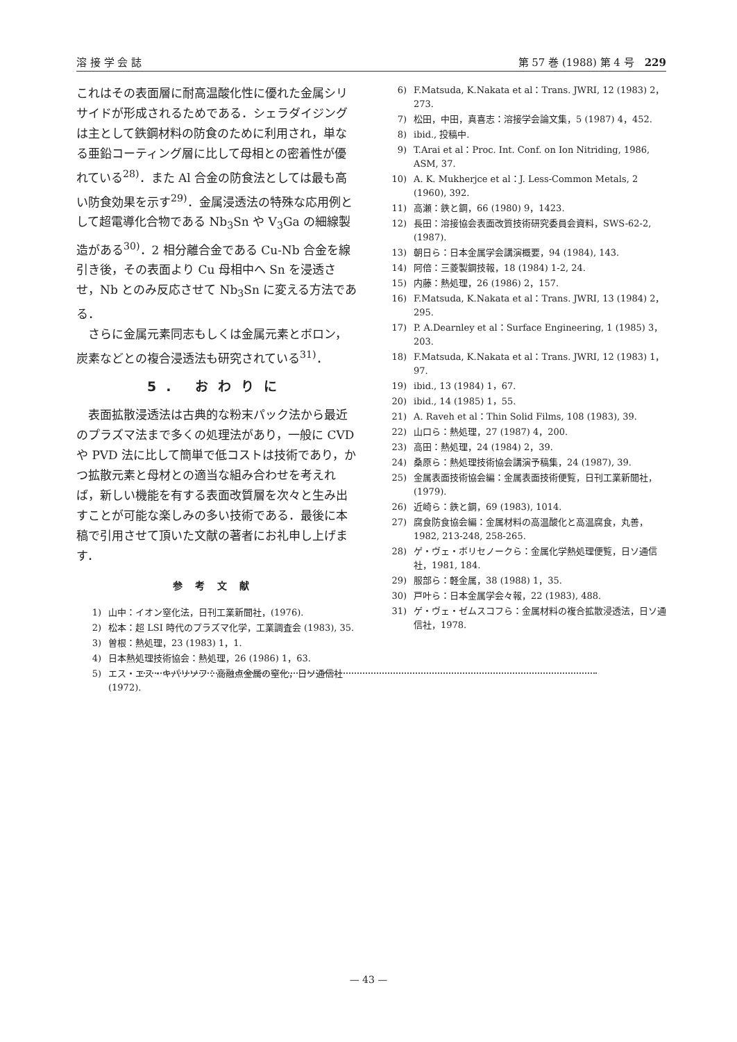溶 接 学 会 誌 第 57 巻 (1988) 第 4 号　229
これはその表面層に耐高温酸化性に優れた金属シリサイドが形成されるためである．シェラダイジングは主として鉄鋼材料の防食のために利用され，単なる亜鉛コーティング層に比して母相との密着性が優れている<sup>28)</sup>．また Al 合金の防食法としては最も高い防食効果を示す<sup>29)</sup>．金属浸透法の特殊な応用例として超電導化合物である Nb<sub>3</sub>Sn や V<sub>3</sub>Ga の細線製造がある<sup>30)</sup>．2 相分離合金である Cu-Nb 合金を線引き後，その表面より Cu 母相中へ Sn を浸透させ，Nb とのみ反応させて Nb<sub>3</sub>Sn に変える方法である．
さらに金属元素同志もしくは金属元素とボロン，炭素などとの複合浸透法も研究されている<sup>31)</sup>．
5. おわりに
表面拡散浸透法は古典的な粉末パック法から最近のプラズマ法まで多くの処理法があり，一般に CVD や PVD 法に比して簡単で低コストは技術であり，かつ拡散元素と母材との適当な組み合わせを考えれば，新しい機能を有する表面改質層を次々と生み出すことが可能な楽しみの多い技術である．最後に本稿で引用させて頂いた文献の著者にお礼申し上げます．
参考文献
1) 山中：イオン窒化法，日刊工業新聞社，(1976).
2) 松本：超 LSI 時代のプラズマ化学，工業調査会 (1983), 35.
3) 曽根：熱処理，23 (1983) 1，1.
4) 日本熱処理技術協会：熱処理，26 (1986) 1，63.
5) エス・エス・キパリソフ：高融点金属の窒化，日ソ通信社 (1972).
6) F.Matsuda, K.Nakata et al：Trans. JWRI, 12 (1983) 2，273.
7) 松田，中田，真喜志：溶接学会論文集，5 (1987) 4，452.
8) ibid., 投稿中.
9) T.Arai et al：Proc. Int. Conf. on Ion Nitriding, 1986, ASM, 37.
10) A. K. Mukherjce et al：J. Less-Common Metals, 2 (1960), 392.
11) 高瀬：鉄と鋼，66 (1980) 9，1423.
12) 長田：溶接協会表面改質技術研究委員会資料，SWS-62-2, (1987).
13) 朝日ら：日本金属学会講演概要，94 (1984), 143.
14) 阿倍：三菱製鋼技報，18 (1984) 1-2, 24.
15) 内藤：熱処理，26 (1986) 2，157.
16) F.Matsuda, K.Nakata et al：Trans. JWRI, 13 (1984) 2，295.
17) P. A.Dearnley et al：Surface Engineering, 1 (1985) 3，203.
18) F.Matsuda, K.Nakata et al：Trans. JWRI, 12 (1983) 1，97.
19) ibid., 13 (1984) 1，67.
20) ibid., 14 (1985) 1，55.
21) A. Raveh et al：Thin Solid Films, 108 (1983), 39.
22) 山口ら：熱処理，27 (1987) 4，200.
23) 高田：熱処理，24 (1984) 2，39.
24) 桑原ら：熱処理技術協会講演予稿集，24 (1987), 39.
25) 金属表面技術協会編：金属表面技術便覧，日刊工業新聞社，(1979).
26) 近崎ら：鉄と鋼，69 (1983), 1014.
27) 腐食防食協会編：金属材料の高温酸化と高温腐食，丸善，1982, 213-248, 258-265.
28) ゲ・ヴェ・ボリセノークら：金属化学熱処理便覧，日ソ通信社，1981, 184.
29) 服部ら：軽金属，38 (1988) 1，35.
30) 戸叶ら：日本金属学会々報，22 (1983), 488.
31) ゲ・ヴェ・ゼムスコフら：金属材料の複合拡散浸透法，日ソ通信社，1978.
— 43 —